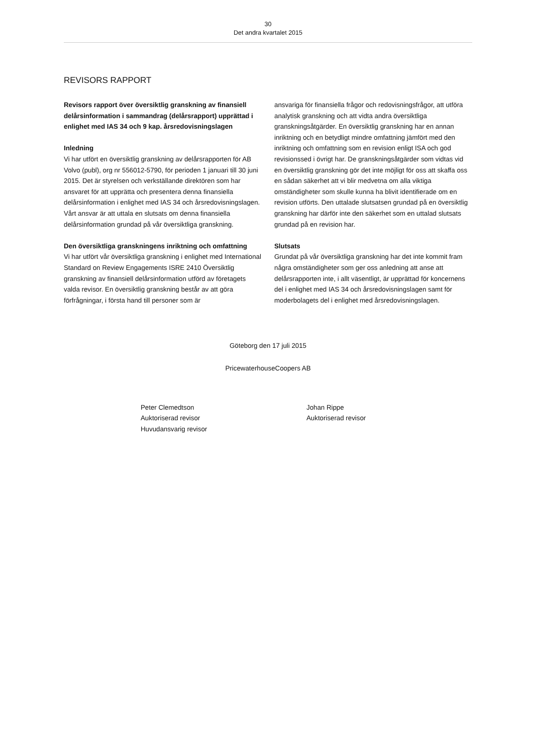30
Det andra kvartalet 2015
REVISORS RAPPORT
Revisors rapport över översiktlig granskning av finansiell delårsinformation i sammandrag (delårsrapport) upprättad i enlighet med IAS 34 och 9 kap. årsredovisningslagen
Inledning
Vi har utfört en översiktlig granskning av delårsrapporten för AB Volvo (publ), org nr 556012-5790, för perioden 1 januari till 30 juni 2015. Det är styrelsen och verkställande direktören som har ansvaret för att upprätta och presentera denna finansiella delårsinformation i enlighet med IAS 34 och årsredovisningslagen. Vårt ansvar är att uttala en slutsats om denna finansiella delårsinformation grundad på vår översiktliga granskning.
Den översiktliga granskningens inriktning och omfattning
Vi har utfört vår översiktliga granskning i enlighet med International Standard on Review Engagements ISRE 2410 Översiktlig granskning av finansiell delårsinformation utförd av företagets valda revisor. En översiktlig granskning består av att göra förfrågningar, i första hand till personer som är
ansvariga för finansiella frågor och redovisningsfrågor, att utföra analytisk granskning och att vidta andra översiktliga granskningsåtgärder. En översiktlig granskning har en annan inriktning och en betydligt mindre omfattning jämfört med den inriktning och omfattning som en revision enligt ISA och god revisionssed i övrigt har. De granskningsåtgärder som vidtas vid en översiktlig granskning gör det inte möjligt för oss att skaffa oss en sådan säkerhet att vi blir medvetna om alla viktiga omständigheter som skulle kunna ha blivit identifierade om en revision utförts. Den uttalade slutsatsen grundad på en översiktlig granskning har därför inte den säkerhet som en uttalad slutsats grundad på en revision har.
Slutsats
Grundat på vår översiktliga granskning har det inte kommit fram några omständigheter som ger oss anledning att anse att delårsrapporten inte, i allt väsentligt, är upprättad för koncernens del i enlighet med IAS 34 och årsredovisningslagen samt för moderbolagets del i enlighet med årsredovisningslagen.
Göteborg den 17 juli 2015
PricewaterhouseCoopers AB
Peter Clemedtson
Auktoriserad revisor
Huvudansvarig revisor
Johan Rippe
Auktoriserad revisor